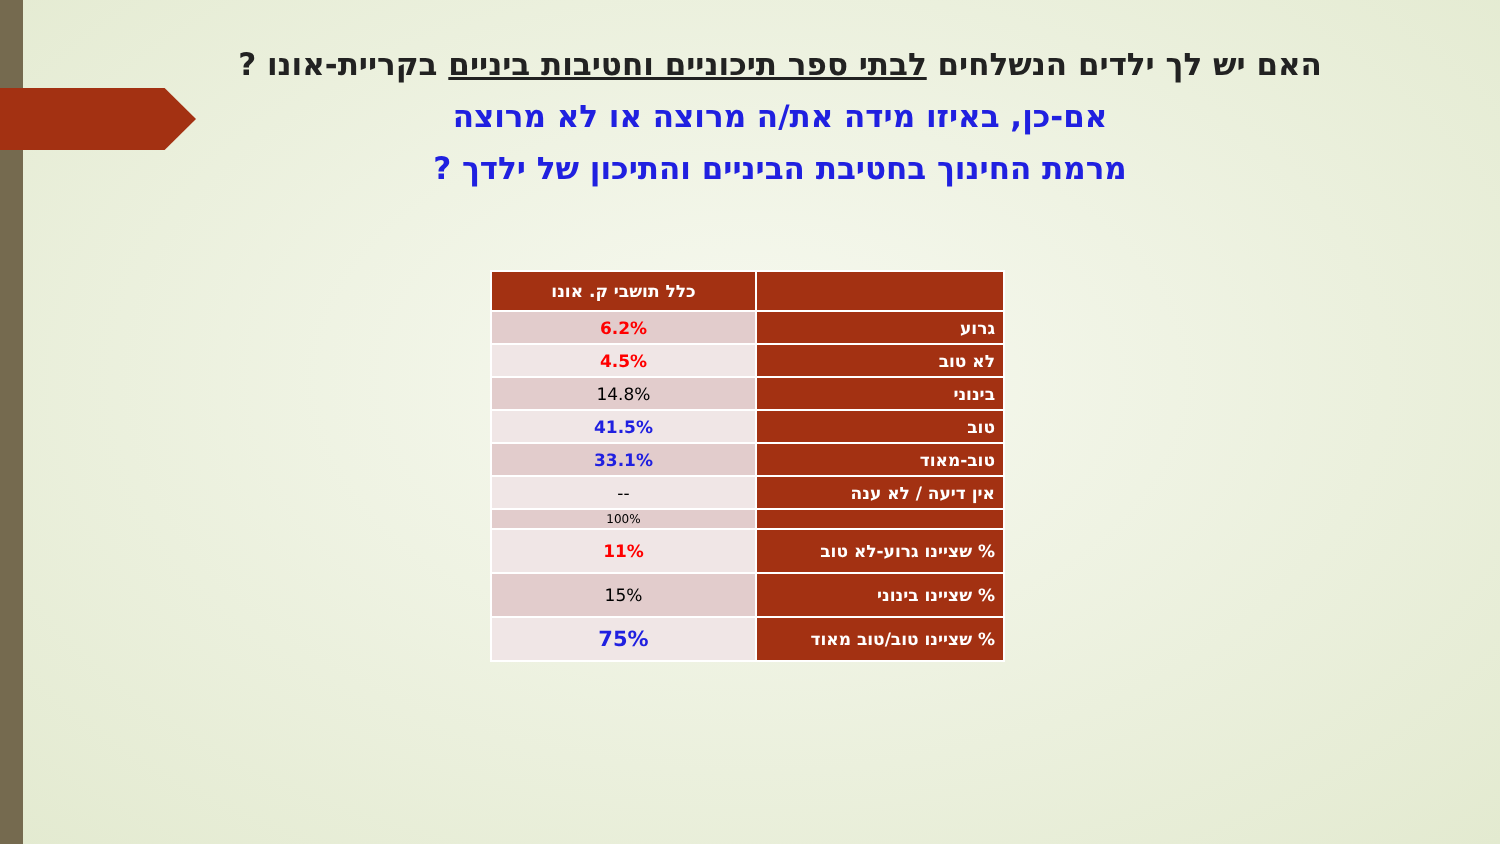האם יש לך ילדים הנשלחים לבתי ספר תיכוניים וחטיבות ביניים בקריית-אונו ?
אם-כן, באיזו מידה את/ה מרוצה או לא מרוצה
מרמת החינוך בחטיבת הביניים והתיכון של ילדך ?
| | כלל תושבי ק. אונו |
| --- | --- |
| גרוע | 6.2% |
| לא טוב | 4.5% |
| בינוני | 14.8% |
| טוב | 41.5% |
| טוב-מאוד | 33.1% |
| אין דיעה / לא ענה | -- |
| | 100% |
| % שציינו גרוע-לא טוב | 11% |
| % שציינו בינוני | 15% |
| % שציינו טוב/טוב מאוד | 75% |